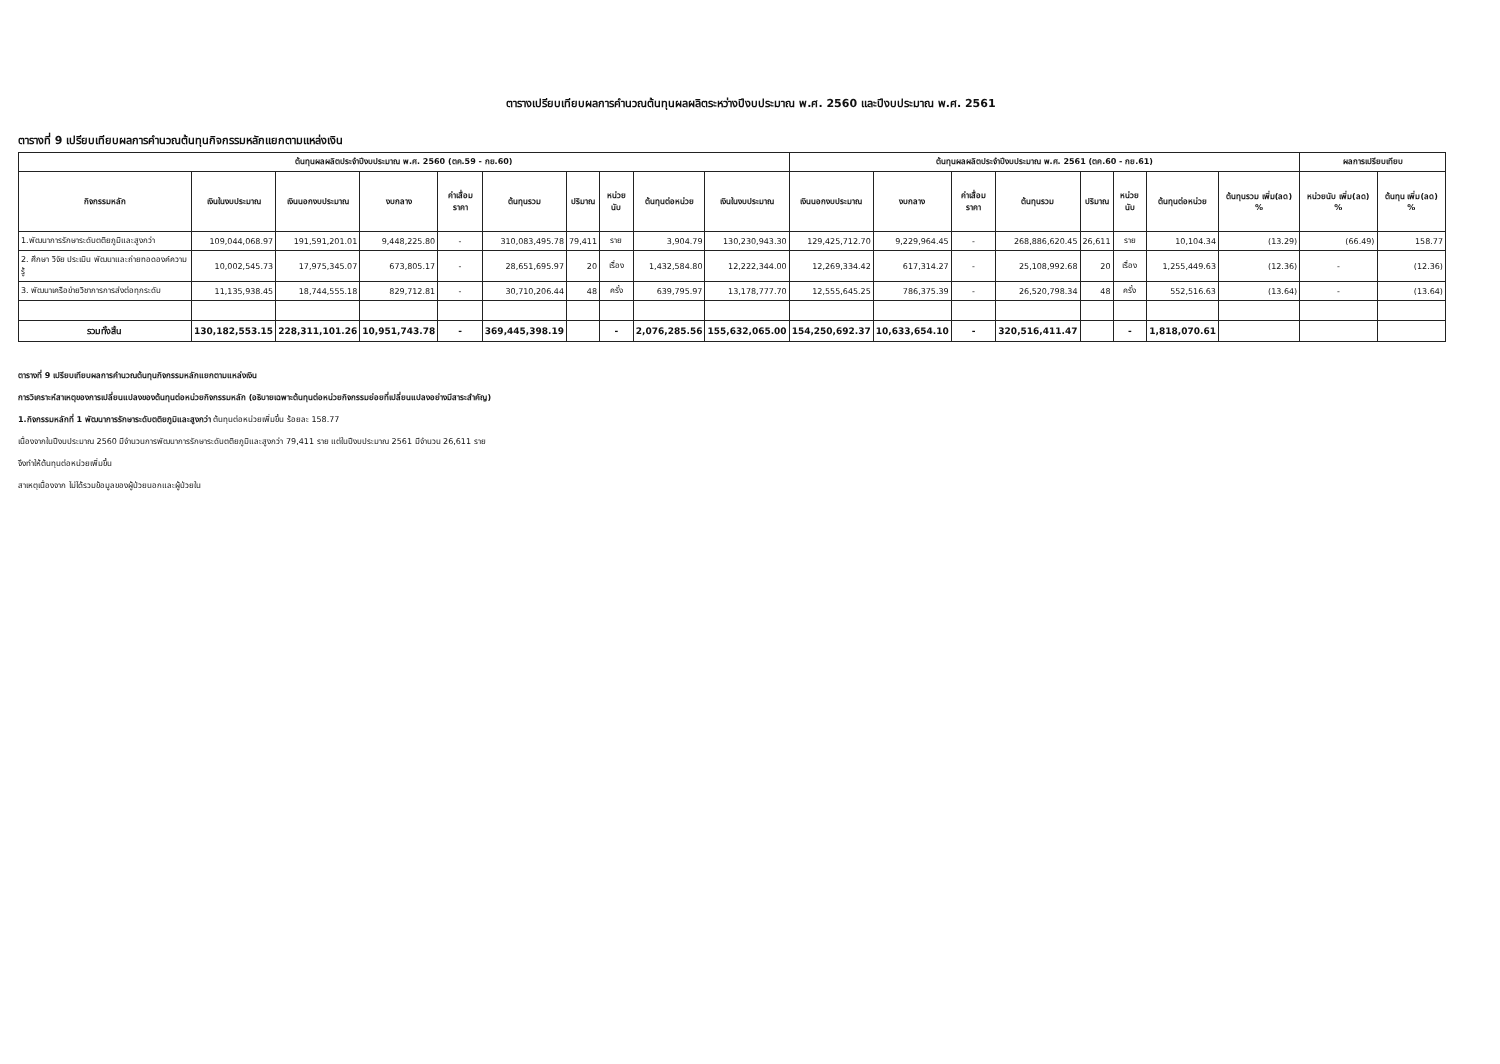ตารางเปรียบเทียบผลการคำนวณต้นทุนผลผลิตระหว่างปีงบประมาณ พ.ศ. 2560 และปีงบประมาณ พ.ศ. 2561
ตารางที่ 9 เปรียบเทียบผลการคำนวณต้นทุนกิจกรรมหลักแยกตามแหล่งเงิน
| ต้นทุนผลผลิตประจำปีงบประมาณ พ.ศ. 2560 (ตค.59 - กย.60) | | | | | | | | | | ต้นทุนผลผลิตประจำปีงบประมาณ พ.ศ. 2561 (ตค.60 - กย.61) | | | | | | | | ผลการเปรียบเทียบ | |
| --- | --- | --- | --- | --- | --- | --- | --- | --- | --- | --- | --- | --- | --- | --- | --- | --- | --- | --- | --- |
| กิจกรรมหลัก | เงินในงบประมาณ | เงินนอกงบประมาณ | งบกลาง | ค่าเสื่อมราคา | ต้นทุนรวม | ปริมาณ | หน่วยนับ | ต้นทุนต่อหน่วย | เงินในงบประมาณ | เงินนอกงบประมาณ | งบกลาง | ค่าเสื่อมราคา | ต้นทุนรวม | ปริมาณ | หน่วยนับ | ต้นทุนต่อหน่วย | ต้นทุนรวม เพิ่ม(ลด) % | หน่วยนับ เพิ่ม(ลด) % | ต้นทุน เพิ่ม(ลด) % |
| 1.พัฒนาการรักษาระดับตติยภูมิและสูงกว่า | 109,044,068.97 | 191,591,201.01 | 9,448,225.80 | - | 310,083,495.78 | 79,411 | ราย | 3,904.79 | 130,230,943.30 | 129,425,712.70 | 9,229,964.45 | - | 268,886,620.45 | 26,611 | ราย | 10,104.34 | (13.29) | (66.49) | 158.77 |
| 2. ศึกษา วิจัย ประเมิน พัฒนาและถ่ายทอดองค์ความรู้ | 10,002,545.73 | 17,975,345.07 | 673,805.17 | - | 28,651,695.97 | 20 | เรื่อง | 1,432,584.80 | 12,222,344.00 | 12,269,334.42 | 617,314.27 | - | 25,108,992.68 | 20 | เรื่อง | 1,255,449.63 | (12.36) | - | (12.36) |
| 3. พัฒนาเครือข่ายวิชาการการส่งต่อทุกระดับ | 11,135,938.45 | 18,744,555.18 | 829,712.81 | - | 30,710,206.44 | 48 | ครั้ง | 639,795.97 | 13,178,777.70 | 12,555,645.25 | 786,375.39 | - | 26,520,798.34 | 48 | ครั้ง | 552,516.63 | (13.64) | - | (13.64) |
| รวมทั้งสิ้น | 130,182,553.15 | 228,311,101.26 | 10,951,743.78 | - | 369,445,398.19 | | - | 2,076,285.56 | 155,632,065.00 | 154,250,692.37 | 10,633,654.10 | - | 320,516,411.47 | | - | 1,818,070.61 | | | |
ตารางที่ 9 เปรียบเทียบผลการคำนวณต้นทุนกิจกรรมหลักแยกตามแหล่งเงิน
การวิเคราะห์สาเหตุของการเปลี่ยนแปลงของต้นทุนต่อหน่วยกิจกรรมหลัก (อธิบายเฉพาะต้นทุนต่อหน่วยกิจกรรมย่อยที่เปลี่ยนแปลงอย่างมีสาระสำคัญ)
1.กิจกรรมหลักที่ 1 พัฒนาการรักษาระดับตติยภูมิและสูงกว่า ต้นทุนต่อหน่วยเพิ่มขึ้น ร้อยละ 158.77
เนื่องจากในปีงบประมาณ 2560 มีจำนวนการพัฒนาการรักษาระดับตติยภูมิและสูงกว่า 79,411 ราย แต่ในปีงบประมาณ 2561 มีจำนวน 26,611 ราย
จึงทำให้ต้นทุนต่อหน่วยเพิ่มขึ้น
สาเหตุเนื่องจาก ไม่ได้รวมข้อมูลของผู้ป่วยนอกและผู้ป่วยใน